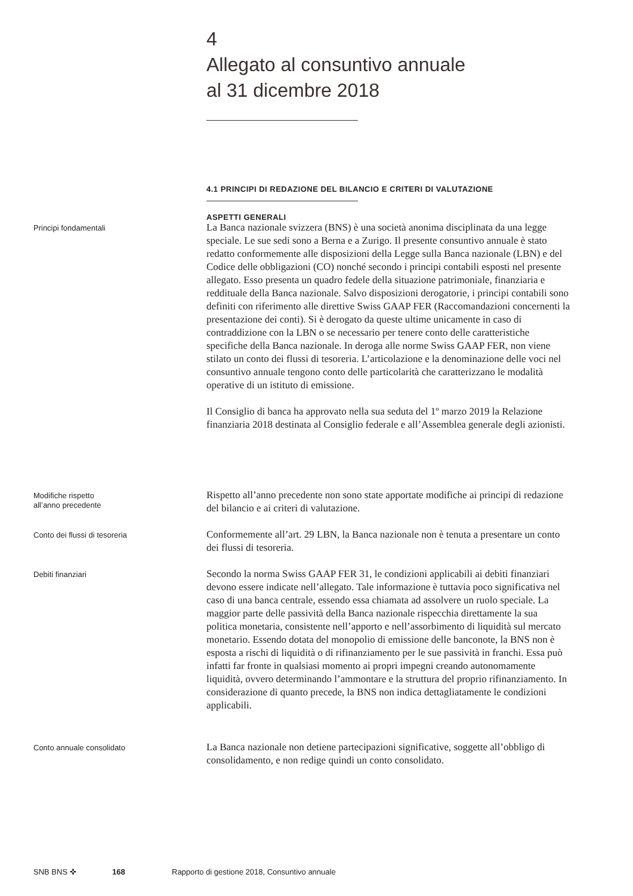4
Allegato al consuntivo annuale
al 31 dicembre 2018
4.1 PRINCIPI DI REDAZIONE DEL BILANCIO E CRITERI DI VALUTAZIONE
ASPETTI GENERALI
Principi fondamentali
La Banca nazionale svizzera (BNS) è una società anonima disciplinata da una legge speciale. Le sue sedi sono a Berna e a Zurigo. Il presente consuntivo annuale è stato redatto conformemente alle disposizioni della Legge sulla Banca nazionale (LBN) e del Codice delle obbligazioni (CO) nonché secondo i principi contabili esposti nel presente allegato. Esso presenta un quadro fedele della situazione patrimoniale, finanziaria e reddituale della Banca nazionale. Salvo disposizioni derogatorie, i principi contabili sono definiti con riferimento alle direttive Swiss GAAP FER (Raccomandazioni concernenti la presentazione dei conti). Si è derogato da queste ultime unicamente in caso di contraddizione con la LBN o se necessario per tenere conto delle caratteristiche specifiche della Banca nazionale. In deroga alle norme Swiss GAAP FER, non viene stilato un conto dei flussi di tesoreria. L’articolazione e la denominazione delle voci nel consuntivo annuale tengono conto delle particolarità che caratterizzano le modalità operative di un istituto di emissione.
Il Consiglio di banca ha approvato nella sua seduta del 1º marzo 2019 la Relazione finanziaria 2018 destinata al Consiglio federale e all’Assemblea generale degli azionisti.
Modifiche rispetto
all’anno precedente
Rispetto all’anno precedente non sono state apportate modifiche ai principi di redazione del bilancio e ai criteri di valutazione.
Conto dei flussi di tesoreria
Conformemente all’art. 29 LBN, la Banca nazionale non è tenuta a presentare un conto dei flussi di tesoreria.
Debiti finanziari
Secondo la norma Swiss GAAP FER 31, le condizioni applicabili ai debiti finanziari devono essere indicate nell’allegato. Tale informazione è tuttavia poco significativa nel caso di una banca centrale, essendo essa chiamata ad assolvere un ruolo speciale. La maggior parte delle passività della Banca nazionale rispecchia direttamente la sua politica monetaria, consistente nell’apporto e nell’assorbimento di liquidità sul mercato monetario. Essendo dotata del monopolio di emissione delle banconote, la BNS non è esposta a rischi di liquidità o di rifinanziamento per le sue passività in franchi. Essa può infatti far fronte in qualsiasi momento ai propri impegni creando autonomamente liquidità, ovvero determinando l’ammontare e la struttura del proprio rifinanziamento. In considerazione di quanto precede, la BNS non indica dettagliatamente le condizioni applicabili.
Conto annuale consolidato
La Banca nazionale non detiene partecipazioni significative, soggette all’obbligo di consolidamento, e non redige quindi un conto consolidato.
SNB BNS ✜ 168 Rapporto di gestione 2018, Consuntivo annuale